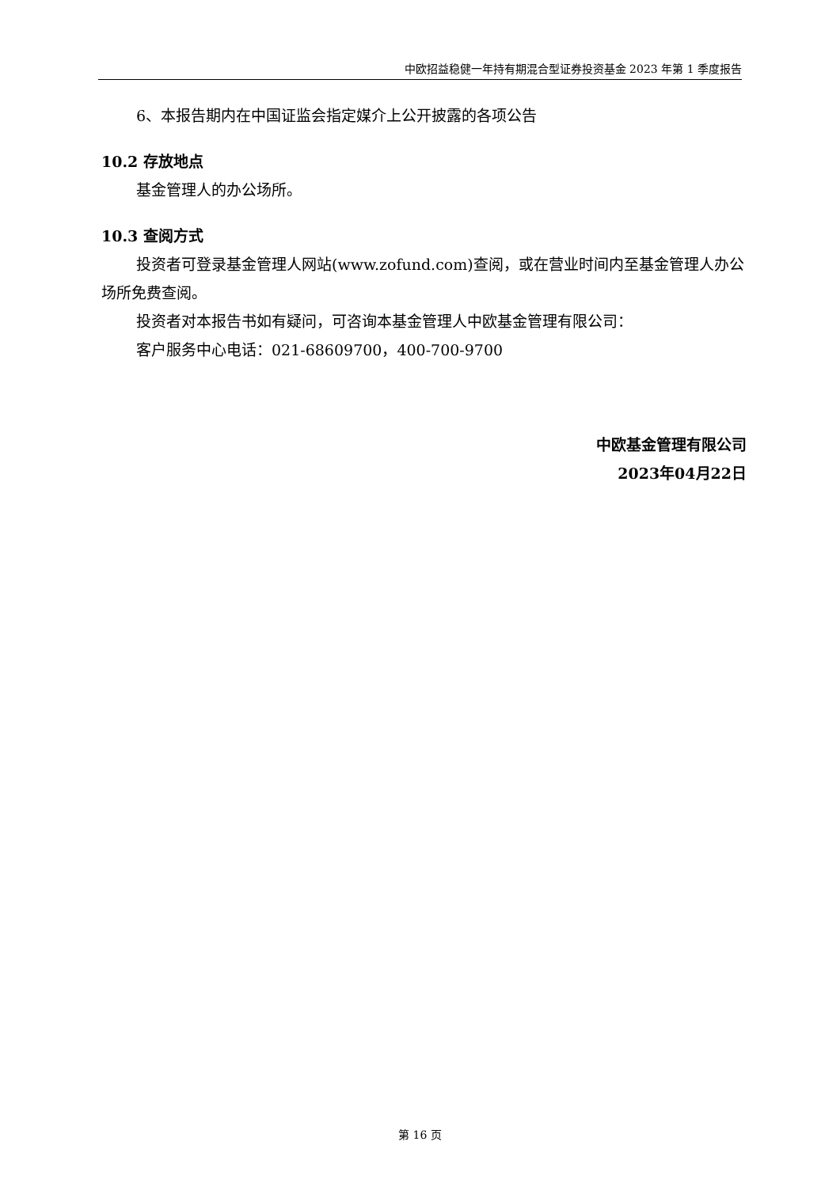中欧招益稳健一年持有期混合型证券投资基金 2023 年第 1 季度报告
6、本报告期内在中国证监会指定媒介上公开披露的各项公告
10.2 存放地点
基金管理人的办公场所。
10.3 查阅方式
投资者可登录基金管理人网站(www.zofund.com)查阅，或在营业时间内至基金管理人办公场所免费查阅。
投资者对本报告书如有疑问，可咨询本基金管理人中欧基金管理有限公司：
客户服务中心电话：021-68609700，400-700-9700
中欧基金管理有限公司
2023年04月22日
第 16 页